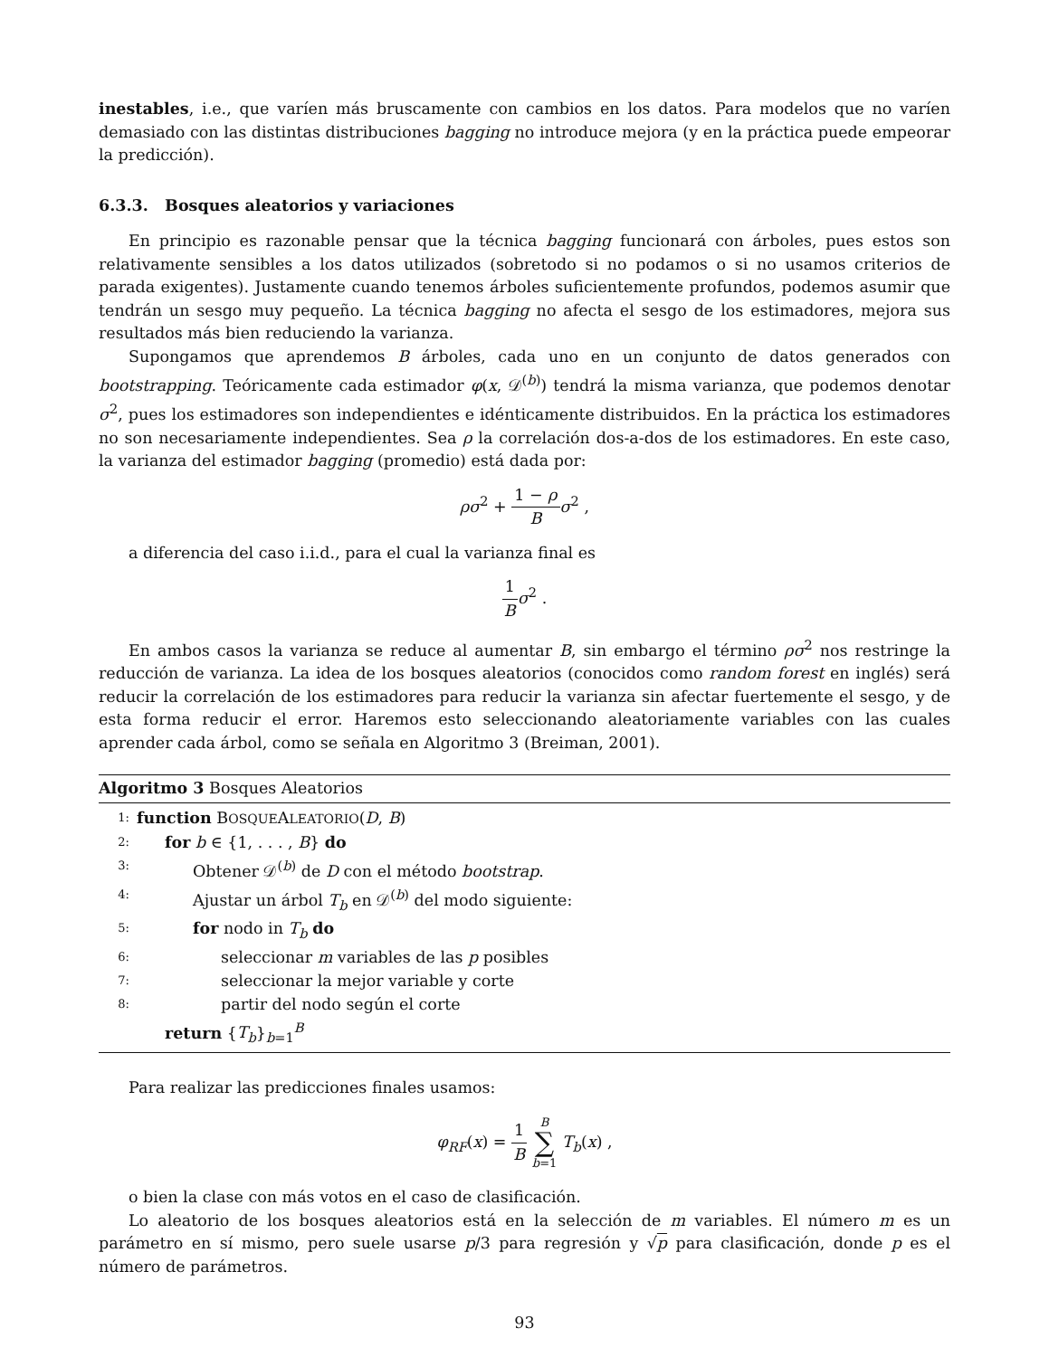inestables, i.e., que varíen más bruscamente con cambios en los datos. Para modelos que no varíen demasiado con las distintas distribuciones bagging no introduce mejora (y en la práctica puede empeorar la predicción).
6.3.3. Bosques aleatorios y variaciones
En principio es razonable pensar que la técnica bagging funcionará con árboles, pues estos son relativamente sensibles a los datos utilizados (sobretodo si no podamos o si no usamos criterios de parada exigentes). Justamente cuando tenemos árboles suficientemente profundos, podemos asumir que tendrán un sesgo muy pequeño. La técnica bagging no afecta el sesgo de los estimadores, mejora sus resultados más bien reduciendo la varianza.
Supongamos que aprendemos B árboles, cada uno en un conjunto de datos generados con bootstrapping. Teóricamente cada estimador φ(x, 𝒟<sup>(b)</sup>) tendrá la misma varianza, que podemos denotar σ<sup>2</sup>, pues los estimadores son independientes e idénticamente distribuidos. En la práctica los estimadores no son necesariamente independientes. Sea ρ la correlación dos-a-dos de los estimadores. En este caso, la varianza del estimador bagging (promedio) está dada por:
ρσ<sup>2</sup> + 1 − ρ B σ<sup>2</sup> ,
a diferencia del caso i.i.d., para el cual la varianza final es
1 B σ<sup>2</sup> .
En ambos casos la varianza se reduce al aumentar B, sin embargo el término ρσ<sup>2</sup> nos restringe la reducción de varianza. La idea de los bosques aleatorios (conocidos como random forest en inglés) será reducir la correlación de los estimadores para reducir la varianza sin afectar fuertemente el sesgo, y de esta forma reducir el error. Haremos esto seleccionando aleatoriamente variables con las cuales aprender cada árbol, como se señala en Algoritmo 3 (Breiman, 2001).
Algoritmo 3 Bosques Aleatorios
| 1: | function B OSQUE A LEATORIO ( D , B ) |
| 2: | for b ∈ {1, . . . , B } do |
| 3: | Obtener 𝒟<sup>(b)</sup> de D con el método bootstrap . |
| 4: | Ajustar un árbol T<sub>b</sub> en 𝒟<sup>(b)</sup> del modo siguiente: |
| 5: | for nodo in T<sub>b</sub> do |
| 6: | seleccionar m variables de las p posibles |
| 7: | seleccionar la mejor variable y corte |
| 8: | partir del nodo según el corte |
| | return { T<sub>b</sub> }<sub>b=1</sub><sup>B</sup> |
Para realizar las predicciones finales usamos:
φ<sub>RF</sub>(x) = 1 B B ∑ b=1 T<sub>b</sub>(x) ,
o bien la clase con más votos en el caso de clasificación.
Lo aleatorio de los bosques aleatorios está en la selección de m variables. El número m es un parámetro en sí mismo, pero suele usarse p/3 para regresión y √p para clasificación, donde p es el número de parámetros.
93